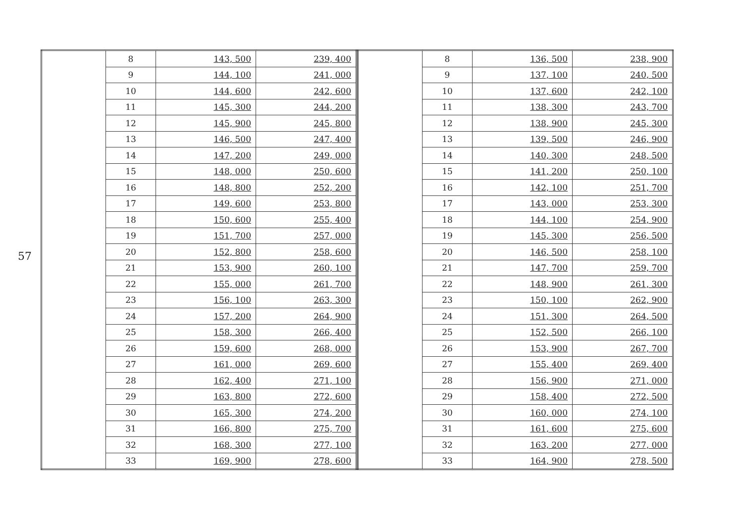57
| | 8 | 143, 500 | 239, 400 |
| | 9 | 144, 100 | 241, 000 |
| | 10 | 144, 600 | 242, 600 |
| | 11 | 145, 300 | 244, 200 |
| | 12 | 145, 900 | 245, 800 |
| | 13 | 146, 500 | 247, 400 |
| | 14 | 147, 200 | 249, 000 |
| | 15 | 148, 000 | 250, 600 |
| | 16 | 148, 800 | 252, 200 |
| | 17 | 149, 600 | 253, 800 |
| | 18 | 150, 600 | 255, 400 |
| | 19 | 151, 700 | 257, 000 |
| | 20 | 152, 800 | 258, 600 |
| | 21 | 153, 900 | 260, 100 |
| | 22 | 155, 000 | 261, 700 |
| | 23 | 156, 100 | 263, 300 |
| | 24 | 157, 200 | 264, 900 |
| | 25 | 158, 300 | 266, 400 |
| | 26 | 159, 600 | 268, 000 |
| | 27 | 161, 000 | 269, 600 |
| | 28 | 162, 400 | 271, 100 |
| | 29 | 163, 800 | 272, 600 |
| | 30 | 165, 300 | 274, 200 |
| | 31 | 166, 800 | 275, 700 |
| | 32 | 168, 300 | 277, 100 |
| | 33 | 169, 900 | 278, 600 |
| | 8 | 136, 500 | 238, 900 |
| | 9 | 137, 100 | 240, 500 |
| | 10 | 137, 600 | 242, 100 |
| | 11 | 138, 300 | 243, 700 |
| | 12 | 138, 900 | 245, 300 |
| | 13 | 139, 500 | 246, 900 |
| | 14 | 140, 300 | 248, 500 |
| | 15 | 141, 200 | 250, 100 |
| | 16 | 142, 100 | 251, 700 |
| | 17 | 143, 000 | 253, 300 |
| | 18 | 144, 100 | 254, 900 |
| | 19 | 145, 300 | 256, 500 |
| | 20 | 146, 500 | 258, 100 |
| | 21 | 147, 700 | 259, 700 |
| | 22 | 148, 900 | 261, 300 |
| | 23 | 150, 100 | 262, 900 |
| | 24 | 151, 300 | 264, 500 |
| | 25 | 152, 500 | 266, 100 |
| | 26 | 153, 900 | 267, 700 |
| | 27 | 155, 400 | 269, 400 |
| | 28 | 156, 900 | 271, 000 |
| | 29 | 158, 400 | 272, 500 |
| | 30 | 160, 000 | 274, 100 |
| | 31 | 161, 600 | 275, 600 |
| | 32 | 163, 200 | 277, 000 |
| | 33 | 164, 900 | 278, 500 |